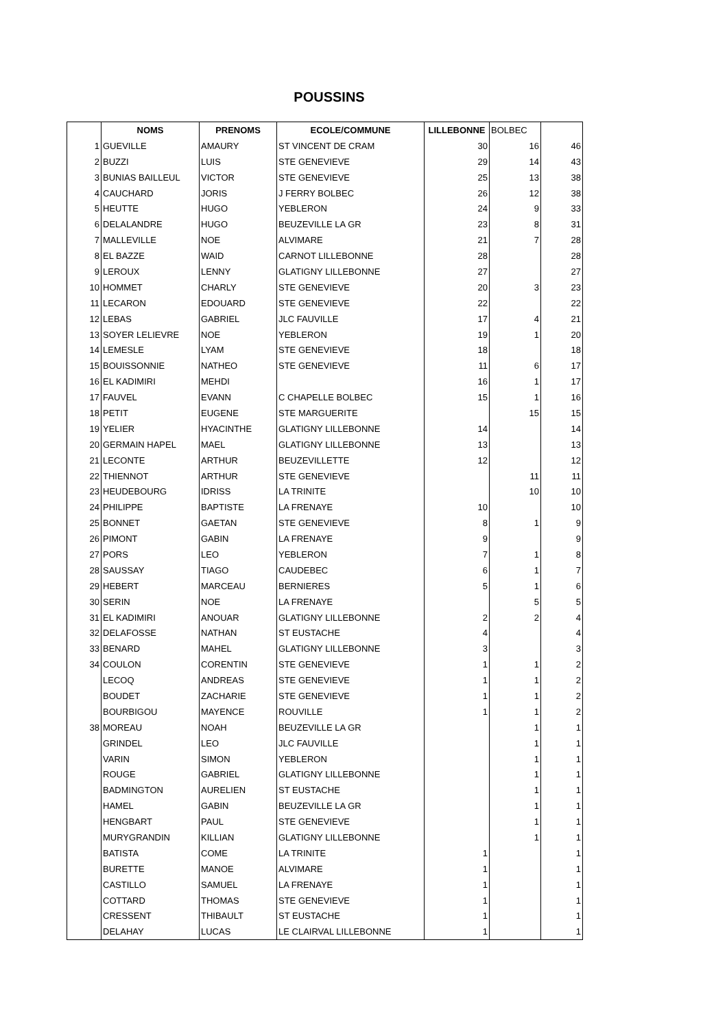POUSSINS
| | NOMS | PRENOMS | ECOLE/COMMUNE | LILLEBONNE | BOLBEC | |
| --- | --- | --- | --- | --- | --- | --- |
| 1 | GUEVILLE | AMAURY | ST VINCENT DE CRAM | 30 | 16 | 46 |
| 2 | BUZZI | LUIS | STE GENEVIEVE | 29 | 14 | 43 |
| 3 | BUNIAS BAILLEUL | VICTOR | STE GENEVIEVE | 25 | 13 | 38 |
| 4 | CAUCHARD | JORIS | J FERRY BOLBEC | 26 | 12 | 38 |
| 5 | HEUTTE | HUGO | YEBLERON | 24 | 9 | 33 |
| 6 | DELALANDRE | HUGO | BEUZEVILLE LA GR | 23 | 8 | 31 |
| 7 | MALLEVILLE | NOE | ALVIMARE | 21 | 7 | 28 |
| 8 | EL BAZZE | WAID | CARNOT LILLEBONNE | 28 | | 28 |
| 9 | LEROUX | LENNY | GLATIGNY LILLEBONNE | 27 | | 27 |
| 10 | HOMMET | CHARLY | STE GENEVIEVE | 20 | 3 | 23 |
| 11 | LECARON | EDOUARD | STE GENEVIEVE | 22 | | 22 |
| 12 | LEBAS | GABRIEL | JLC FAUVILLE | 17 | 4 | 21 |
| 13 | SOYER LELIEVRE | NOE | YEBLERON | 19 | 1 | 20 |
| 14 | LEMESLE | LYAM | STE GENEVIEVE | 18 | | 18 |
| 15 | BOUISSONNIE | NATHEO | STE GENEVIEVE | 11 | 6 | 17 |
| 16 | EL KADIMIRI | MEHDI | | 16 | 1 | 17 |
| 17 | FAUVEL | EVANN | C CHAPELLE BOLBEC | 15 | 1 | 16 |
| 18 | PETIT | EUGENE | STE MARGUERITE | | 15 | 15 |
| 19 | YELIER | HYACINTHE | GLATIGNY LILLEBONNE | 14 | | 14 |
| 20 | GERMAIN HAPEL | MAEL | GLATIGNY LILLEBONNE | 13 | | 13 |
| 21 | LECONTE | ARTHUR | BEUZEVILLETTE | 12 | | 12 |
| 22 | THIENNOT | ARTHUR | STE GENEVIEVE | | 11 | 11 |
| 23 | HEUDEBOURG | IDRISS | LA TRINITE | | 10 | 10 |
| 24 | PHILIPPE | BAPTISTE | LA FRENAYE | 10 | | 10 |
| 25 | BONNET | GAETAN | STE GENEVIEVE | 8 | 1 | 9 |
| 26 | PIMONT | GABIN | LA FRENAYE | 9 | | 9 |
| 27 | PORS | LEO | YEBLERON | 7 | 1 | 8 |
| 28 | SAUSSAY | TIAGO | CAUDEBEC | 6 | 1 | 7 |
| 29 | HEBERT | MARCEAU | BERNIERES | 5 | 1 | 6 |
| 30 | SERIN | NOE | LA FRENAYE | | 5 | 5 |
| 31 | EL KADIMIRI | ANOUAR | GLATIGNY LILLEBONNE | 2 | 2 | 4 |
| 32 | DELAFOSSE | NATHAN | ST EUSTACHE | 4 | | 4 |
| 33 | BENARD | MAHEL | GLATIGNY LILLEBONNE | 3 | | 3 |
| 34 | COULON | CORENTIN | STE GENEVIEVE | 1 | 1 | 2 |
| | LECOQ | ANDREAS | STE GENEVIEVE | 1 | 1 | 2 |
| | BOUDET | ZACHARIE | STE GENEVIEVE | 1 | 1 | 2 |
| | BOURBIGOU | MAYENCE | ROUVILLE | 1 | 1 | 2 |
| 38 | MOREAU | NOAH | BEUZEVILLE LA GR | | 1 | 1 |
| | GRINDEL | LEO | JLC FAUVILLE | | 1 | 1 |
| | VARIN | SIMON | YEBLERON | | 1 | 1 |
| | ROUGE | GABRIEL | GLATIGNY LILLEBONNE | | 1 | 1 |
| | BADMINGTON | AURELIEN | ST EUSTACHE | | 1 | 1 |
| | HAMEL | GABIN | BEUZEVILLE LA GR | | 1 | 1 |
| | HENGBART | PAUL | STE GENEVIEVE | | 1 | 1 |
| | MURYGRANDIN | KILLIAN | GLATIGNY LILLEBONNE | | 1 | 1 |
| | BATISTA | COME | LA TRINITE | 1 | | 1 |
| | BURETTE | MANOE | ALVIMARE | 1 | | 1 |
| | CASTILLO | SAMUEL | LA FRENAYE | 1 | | 1 |
| | COTTARD | THOMAS | STE GENEVIEVE | 1 | | 1 |
| | CRESSENT | THIBAULT | ST EUSTACHE | 1 | | 1 |
| | DELAHAY | LUCAS | LE CLAIRVAL LILLEBONNE | 1 | | 1 |